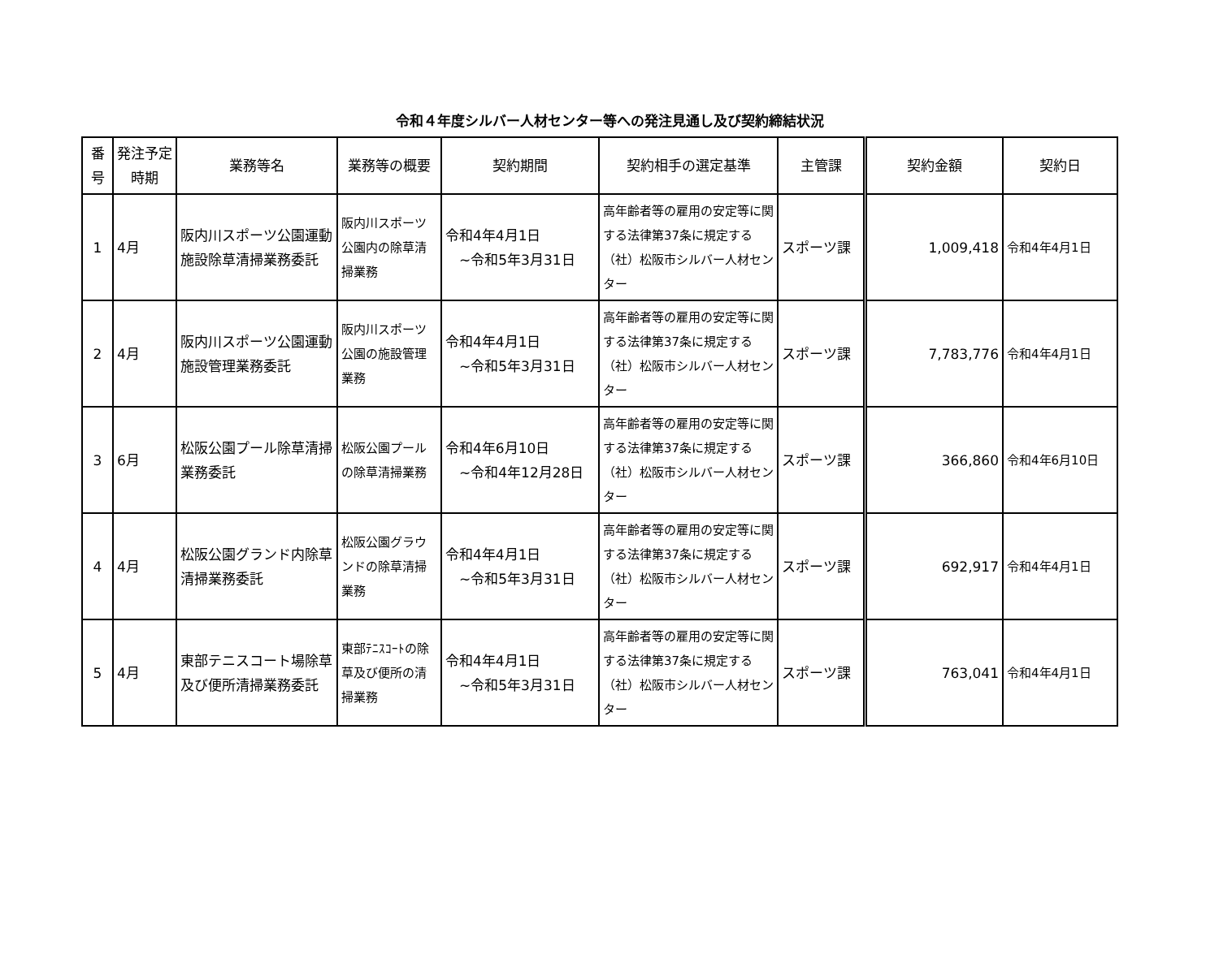令和４年度シルバー人材センター等への発注見通し及び契約締結状況
| 番号 | 発注予定時期 | 業務等名 | 業務等の概要 | 契約期間 | 契約相手の選定基準 | 主管課 | 契約金額 | 契約日 |
| --- | --- | --- | --- | --- | --- | --- | --- | --- |
| 1 | 4月 | 阪内川スポーツ公園運動施設除草清掃業務委託 | 阪内川スポーツ公園内の除草清掃業務 | 令和4年4月1日 ~令和5年3月31日 | 高年齢者等の雇用の安定等に関する法律第37条に規定する（社）松阪市シルバー人材センター | スポーツ課 | 1,009,418 | 令和4年4月1日 |
| 2 | 4月 | 阪内川スポーツ公園運動施設管理業務委託 | 阪内川スポーツ公園の施設管理業務 | 令和4年4月1日 ~令和5年3月31日 | 高年齢者等の雇用の安定等に関する法律第37条に規定する（社）松阪市シルバー人材センター | スポーツ課 | 7,783,776 | 令和4年4月1日 |
| 3 | 6月 | 松阪公園プール除草清掃業務委託 | 松阪公園プールの除草清掃業務 | 令和4年6月10日 ~令和4年12月28日 | 高年齢者等の雇用の安定等に関する法律第37条に規定する（社）松阪市シルバー人材センター | スポーツ課 | 366,860 | 令和4年6月10日 |
| 4 | 4月 | 松阪公園グランド内除草清掃業務委託 | 松阪公園グラウンドの除草清掃業務 | 令和4年4月1日 ~令和5年3月31日 | 高年齢者等の雇用の安定等に関する法律第37条に規定する（社）松阪市シルバー人材センター | スポーツ課 | 692,917 | 令和4年4月1日 |
| 5 | 4月 | 東部テニスコート場除草及び便所清掃業務委託 | 東部ﾃﾆｽｺｰﾄの除草及び便所の清掃業務 | 令和4年4月1日 ~令和5年3月31日 | 高年齢者等の雇用の安定等に関する法律第37条に規定する（社）松阪市シルバー人材センター | スポーツ課 | 763,041 | 令和4年4月1日 |